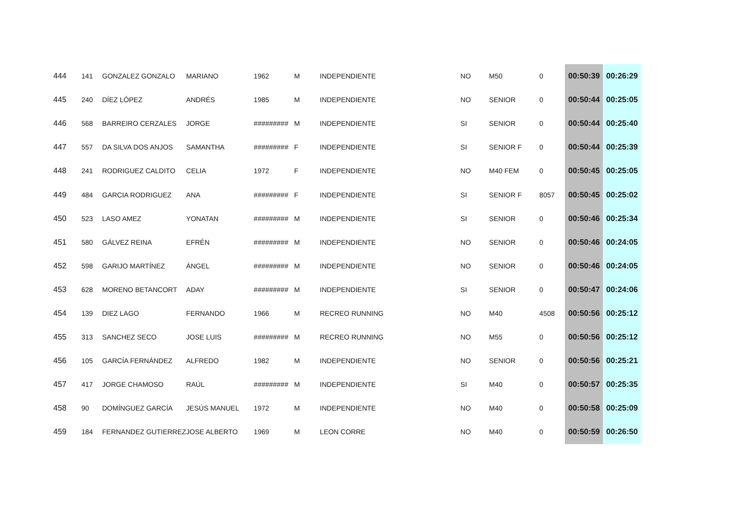| 444 | 141 | GONZALEZ GONZALO | MARIANO | 1962 | M | INDEPENDIENTE | NO | M50 | 0 | 00:50:39 | 00:26:29 |
| 445 | 240 | DÍEZ LÓPEZ | ANDRÉS | 1985 | M | INDEPENDIENTE | NO | SENIOR | 0 | 00:50:44 | 00:25:05 |
| 446 | 568 | BARREIRO CERZALES | JORGE | ######### | M | INDEPENDIENTE | SI | SENIOR | 0 | 00:50:44 | 00:25:40 |
| 447 | 557 | DA SILVA DOS ANJOS | SAMANTHA | ######### | F | INDEPENDIENTE | SI | SENIOR F | 0 | 00:50:44 | 00:25:39 |
| 448 | 241 | RODRIGUEZ CALDITO | CELIA | 1972 | F | INDEPENDIENTE | NO | M40 FEM | 0 | 00:50:45 | 00:25:05 |
| 449 | 484 | GARCIA RODRIGUEZ | ANA | ######### | F | INDEPENDIENTE | SI | SENIOR F | 8057 | 00:50:45 | 00:25:02 |
| 450 | 523 | LASO AMEZ | YONATAN | ######### | M | INDEPENDIENTE | SI | SENIOR | 0 | 00:50:46 | 00:25:34 |
| 451 | 580 | GÁLVEZ REINA | EFRÉN | ######### | M | INDEPENDIENTE | NO | SENIOR | 0 | 00:50:46 | 00:24:05 |
| 452 | 598 | GARIJO MARTÍNEZ | ÁNGEL | ######### | M | INDEPENDIENTE | NO | SENIOR | 0 | 00:50:46 | 00:24:05 |
| 453 | 628 | MORENO BETANCORT | ADAY | ######### | M | INDEPENDIENTE | SI | SENIOR | 0 | 00:50:47 | 00:24:06 |
| 454 | 139 | DIEZ LAGO | FERNANDO | 1966 | M | RECREO RUNNING | NO | M40 | 4508 | 00:50:56 | 00:25:12 |
| 455 | 313 | SANCHEZ SECO | JOSE LUIS | ######### | M | RECREO RUNNING | NO | M55 | 0 | 00:50:56 | 00:25:12 |
| 456 | 105 | GARCÍA FERNÁNDEZ | ALFREDO | 1982 | M | INDEPENDIENTE | NO | SENIOR | 0 | 00:50:56 | 00:25:21 |
| 457 | 417 | JORGE CHAMOSO | RAÚL | ######### | M | INDEPENDIENTE | SI | M40 | 0 | 00:50:57 | 00:25:35 |
| 458 | 90 | DOMÍNGUEZ GARCÍA | JESÚS MANUEL | 1972 | M | INDEPENDIENTE | NO | M40 | 0 | 00:50:58 | 00:25:09 |
| 459 | 184 | FERNANDEZ GUTIERREZ | JOSE ALBERTO | 1969 | M | LEON CORRE | NO | M40 | 0 | 00:50:59 | 00:26:50 |